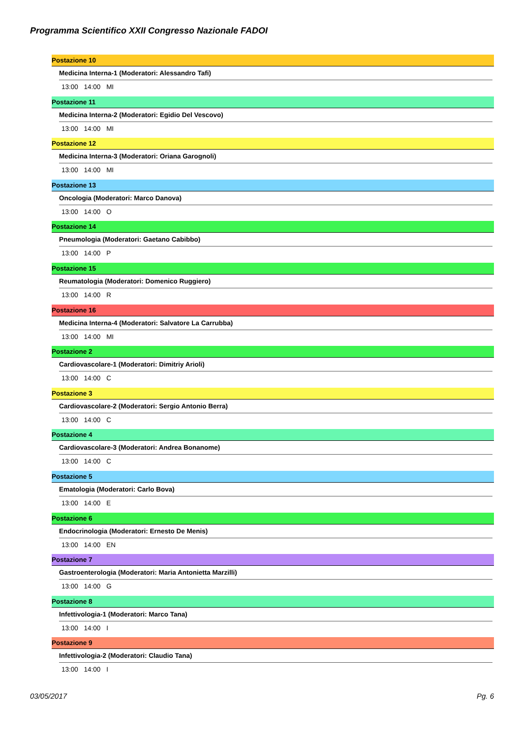Programma Scientifico XXII Congresso Nazionale FADOI
Postazione 10
Medicina Interna-1 (Moderatori: Alessandro Tafi)
13:00 14:00 MI
Postazione 11
Medicina Interna-2 (Moderatori: Egidio Del Vescovo)
13:00 14:00 MI
Postazione 12
Medicina Interna-3 (Moderatori: Oriana Garognoli)
13:00 14:00 MI
Postazione 13
Oncologia (Moderatori: Marco Danova)
13:00 14:00 O
Postazione 14
Pneumologia (Moderatori: Gaetano Cabibbo)
13:00 14:00 P
Postazione 15
Reumatologia (Moderatori: Domenico Ruggiero)
13:00 14:00 R
Postazione 16
Medicina Interna-4 (Moderatori: Salvatore La Carrubba)
13:00 14:00 MI
Postazione 2
Cardiovascolare-1 (Moderatori: Dimitriy Arioli)
13:00 14:00 C
Postazione 3
Cardiovascolare-2 (Moderatori: Sergio Antonio Berra)
13:00 14:00 C
Postazione 4
Cardiovascolare-3 (Moderatori: Andrea Bonanome)
13:00 14:00 C
Postazione 5
Ematologia (Moderatori: Carlo Bova)
13:00 14:00 E
Postazione 6
Endocrinologia (Moderatori: Ernesto De Menis)
13:00 14:00 EN
Postazione 7
Gastroenterologia (Moderatori: Maria Antonietta Marzilli)
13:00 14:00 G
Postazione 8
Infettivologia-1 (Moderatori: Marco Tana)
13:00 14:00 I
Postazione 9
Infettivologia-2 (Moderatori: Claudio Tana)
13:00 14:00 I
03/05/2017 Pg. 6